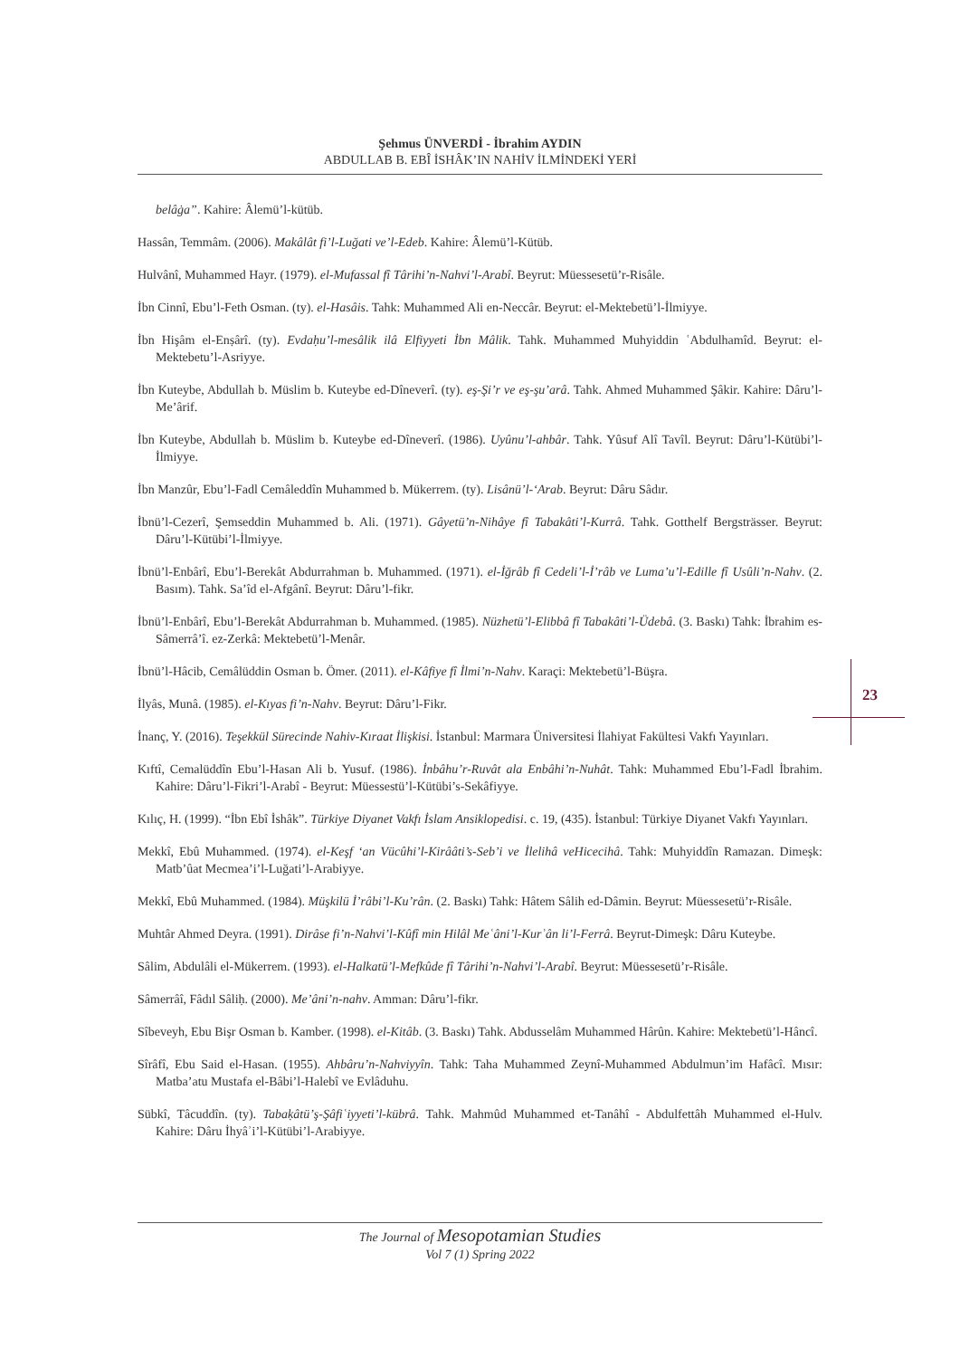Şehmus ÜNVERDİ - İbrahim AYDIN
ABDULLAB B. EBÎ İSHÂK’IN NAHİV İLMİNDEKİ YERİ
belâġa”. Kahire: Âlemü’l-kütüb.
Hassân, Temmâm. (2006). Makâlât fi’l-Luğati ve’l-Edeb. Kahire: Âlemü’l-Kütüb.
Hulvânî, Muhammed Hayr. (1979). el-Mufassal fî Târihi’n-Nahvi’l-Arabî. Beyrut: Müessesetü’r-Risâle.
İbn Cinnî, Ebu’l-Feth Osman. (ty). el-Hasâis. Tahk: Muhammed Ali en-Neccâr. Beyrut: el-Mektebetü’l-İlmiyye.
İbn Hişâm el-Enṣârî. (ty). Evdaḥu’l-mesâlik ilâ Elfiyyeti İbn Mâlik. Tahk. Muhammed Muhyiddin ʿAbdulhamîd. Beyrut: el-Mektebetu’l-Asriyye.
İbn Kuteybe, Abdullah b. Müslim b. Kuteybe ed-Dîneverî. (ty). eş-Şi’r ve eş-şu’arâ. Tahk. Ahmed Muhammed Şâkir. Kahire: Dâru’l-Me’ârif.
İbn Kuteybe, Abdullah b. Müslim b. Kuteybe ed-Dîneverî. (1986). Uyûnu’l-ahbâr. Tahk. Yûsuf Alî Tavîl. Beyrut: Dâru’l-Kütübi’l-İlmiyye.
İbn Manzûr, Ebu’l-Fadl Cemâleddîn Muhammed b. Mükerrem. (ty). Lisânü’l-ʻArab. Beyrut: Dâru Sâdır.
İbnü’l-Cezerî, Şemseddin Muhammed b. Ali. (1971). Gâyetü’n-Nihâye fî Tabakâti’l-Kurrâ. Tahk. Gotthelf Bergsträsser. Beyrut: Dâru’l-Kütübi’l-İlmiyye.
İbnü’l-Enbârî, Ebu’l-Berekât Abdurrahman b. Muhammed. (1971). el-İğrâb fî Cedeli’l-İ’râb ve Luma’u’l-Edille fî Usûli’n-Nahv. (2. Basım). Tahk. Sa’îd el-Afgânî. Beyrut: Dâru’l-fikr.
İbnü’l-Enbârî, Ebu’l-Berekât Abdurrahman b. Muhammed. (1985). Nüzhetü’l-Elibbâ fî Tabakâti’l-Üdebâ. (3. Baskı) Tahk: İbrahim es-Sâmerrâ’î. ez-Zerkâ: Mektebetü’l-Menâr.
İbnü’l-Hâcib, Cemâlüddin Osman b. Ömer. (2011). el-Kâfiye fî İlmi’n-Nahv. Karaçi: Mektebetü’l-Büşra.
İlyâs, Munâ. (1985). el-Kıyas fi’n-Nahv. Beyrut: Dâru’l-Fikr.
İnanç, Y. (2016). Teşekkül Sürecinde Nahiv-Kıraat İlişkisi. İstanbul: Marmara Üniversitesi İlahiyat Fakültesi Vakfı Yayınları.
Kıftî, Cemalüddîn Ebu’l-Hasan Ali b. Yusuf. (1986). İnbâhu’r-Ruvât ala Enbâhi’n-Nuhât. Tahk: Muhammed Ebu’l-Fadl İbrahim. Kahire: Dâru’l-Fikri’l-Arabî - Beyrut: Müessestü’l-Kütübi’s-Sekâfiyye.
Kılıç, H. (1999). “İbn Ebî İshâk”. Türkiye Diyanet Vakfı İslam Ansiklopedisi. c. 19, (435). İstanbul: Türkiye Diyanet Vakfı Yayınları.
Mekkî, Ebû Muhammed. (1974). el-Keşf ‘an Vücûhi’l-Kirââti’s-Seb’i ve İlelihâ veHicecihâ. Tahk: Muhyiddîn Ramazan. Dimeşk: Matb’ûat Mecmea’i’l-Luğati’l-Arabiyye.
Mekkî, Ebû Muhammed. (1984). Müşkilü İ’râbi’l-Ku’rân. (2. Baskı) Tahk: Hâtem Sâlih ed-Dâmin. Beyrut: Müessesetü’r-Risâle.
Muhtâr Ahmed Deyra. (1991). Dirâse fi’n-Nahvi’l-Kûfî min Hilâl Meʿâni’l-Kurʾân li’l-Ferrâ. Beyrut-Dimeşk: Dâru Kuteybe.
Sâlim, Abdulâli el-Mükerrem. (1993). el-Halkatü’l-Mefkûde fî Târihi’n-Nahvi’l-Arabî. Beyrut: Müessesetü’r-Risâle.
Sâmerrâî, Fâdıl Sâliḥ. (2000). Me’âni’n-nahv. Amman: Dâru’l-fikr.
Sîbeveyh, Ebu Bişr Osman b. Kamber. (1998). el-Kitâb. (3. Baskı) Tahk. Abdusselâm Muhammed Hârûn. Kahire: Mektebetü’l-Hâncî.
Sîrâfî, Ebu Said el-Hasan. (1955). Ahbâru’n-Nahviyyîn. Tahk: Taha Muhammed Zeynî-Muhammed Abdulmun’im Hafâcî. Mısır: Matba’atu Mustafa el-Bâbi’l-Halebî ve Evlâduhu.
Sübkî, Tâcuddîn. (ty). Tabaḳâtü’ş-Şâfiʿiyyeti’l-kübrâ. Tahk. Mahmûd Muhammed et-Tanâhî - Abdulfettâh Muhammed el-Hulv. Kahire: Dâru İhyâʾi’l-Kütübi’l-Arabiyye.
23
The Journal of Mesopotamian Studies
Vol 7 (1) Spring 2022